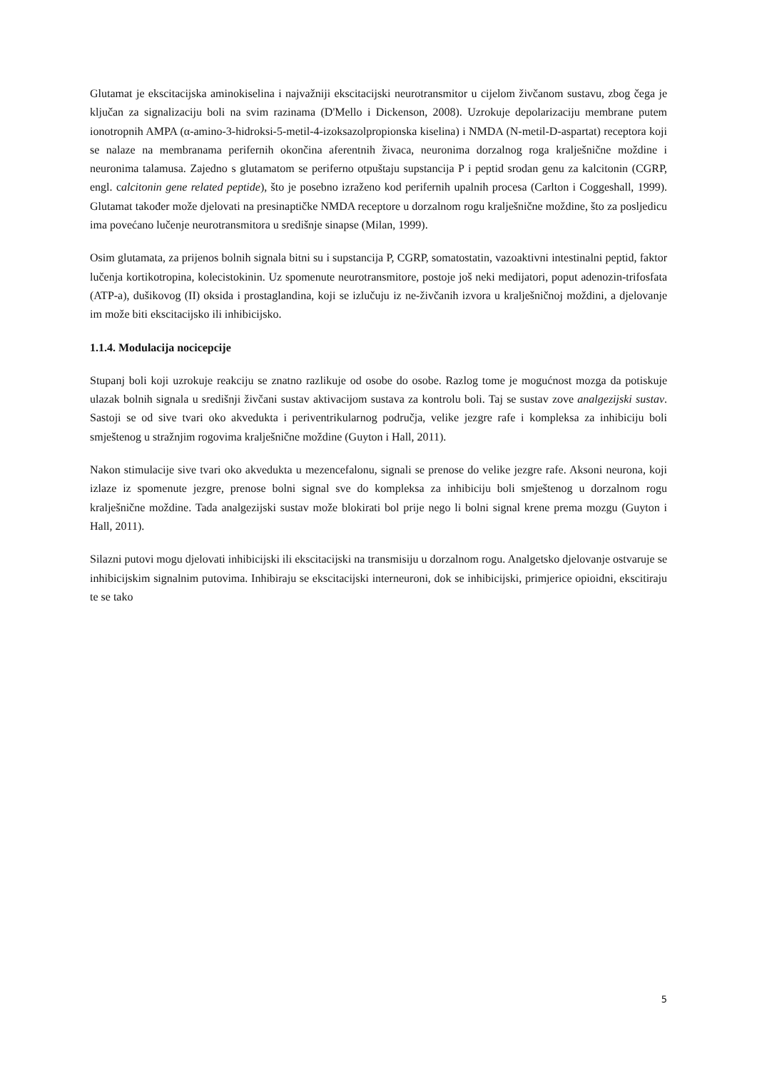Glutamat je ekscitacijska aminokiselina i najvažniji ekscitacijski neurotransmitor u cijelom živčanom sustavu, zbog čega je ključan za signalizaciju boli na svim razinama (D'Mello i Dickenson, 2008). Uzrokuje depolarizaciju membrane putem ionotropnih AMPA (α-amino-3-hidroksi-5-metil-4-izoksazolpropionska kiselina) i NMDA (N-metil-D-aspartat) receptora koji se nalaze na membranama perifernih okončina aferentnih živaca, neuronima dorzalnog roga kralješnične moždine i neuronima talamusa. Zajedno s glutamatom se periferno otpuštaju supstancija P i peptid srodan genu za kalcitonin (CGRP, engl. calcitonin gene related peptide), što je posebno izraženo kod perifernih upalnih procesa (Carlton i Coggeshall, 1999). Glutamat također može djelovati na presinaptičke NMDA receptore u dorzalnom rogu kralješnične moždine, što za posljedicu ima povećano lučenje neurotransmitora u središnje sinapse (Milan, 1999).
Osim glutamata, za prijenos bolnih signala bitni su i supstancija P, CGRP, somatostatin, vazoaktivni intestinalni peptid, faktor lučenja kortikotropina, kolecistokinin. Uz spomenute neurotransmitore, postoje još neki medijatori, poput adenozin-trifosfata (ATP-a), dušikovog (II) oksida i prostaglandina, koji se izlučuju iz ne-živčanih izvora u kralješničnoj moždini, a djelovanje im može biti ekscitacijsko ili inhibicijsko.
1.1.4. Modulacija nocicepcije
Stupanj boli koji uzrokuje reakciju se znatno razlikuje od osobe do osobe. Razlog tome je mogućnost mozga da potiskuje ulazak bolnih signala u središnji živčani sustav aktivacijom sustava za kontrolu boli. Taj se sustav zove analgezijski sustav. Sastoji se od sive tvari oko akvedukta i periventrikularnog područja, velike jezgre rafe i kompleksa za inhibiciju boli smještenog u stražnjim rogovima kralješnične moždine (Guyton i Hall, 2011).
Nakon stimulacije sive tvari oko akvedukta u mezencefalonu, signali se prenose do velike jezgre rafe. Aksoni neurona, koji izlaze iz spomenute jezgre, prenose bolni signal sve do kompleksa za inhibiciju boli smještenog u dorzalnom rogu kralješnične moždine. Tada analgezijski sustav može blokirati bol prije nego li bolni signal krene prema mozgu (Guyton i Hall, 2011).
Silazni putovi mogu djelovati inhibicijski ili ekscitacijski na transmisiju u dorzalnom rogu. Analgetsko djelovanje ostvaruje se inhibicijskim signalnim putovima. Inhibiraju se ekscitacijski interneuroni, dok se inhibicijski, primjerice opioidni, ekscitiraju te se tako
5